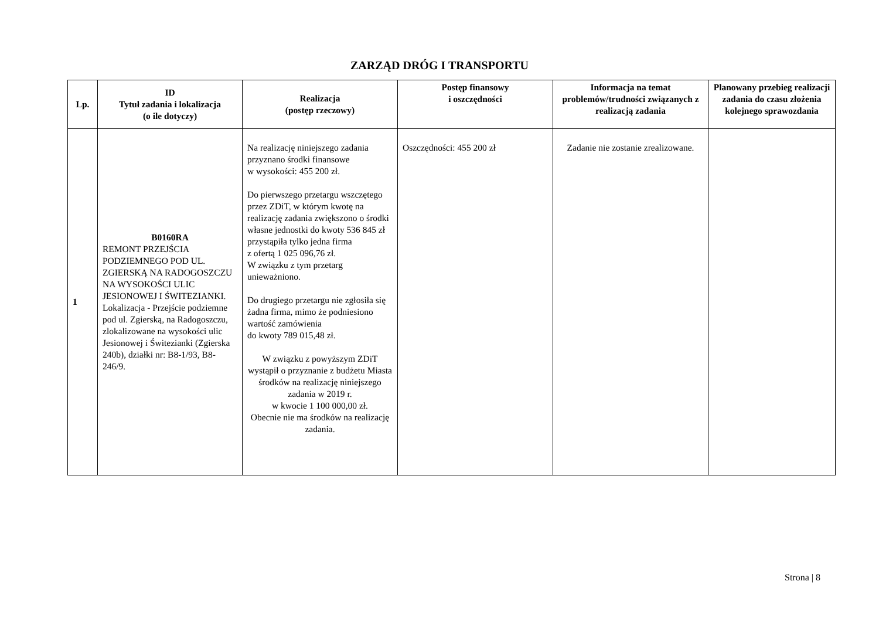ZARZĄD DRÓG I TRANSPORTU
| Lp. | ID Tytuł zadania i lokalizacja (o ile dotyczy) | Realizacja (postęp rzeczowy) | Postęp finansowy i oszczędności | Informacja na temat problemów/trudności związanych z realizacją zadania | Planowany przebieg realizacji zadania do czasu złożenia kolejnego sprawozdania |
| --- | --- | --- | --- | --- | --- |
| 1 | B0160RA REMONT PRZEJŚCIA PODZIEMNEGO POD UL. ZGIERSKĄ NA RADOGOSZCZU NA WYSOKOŚCI ULIC JESIONOWEJ I ŚWITEZIANKI. Lokalizacja - Przejście podziemne pod ul. Zgierską, na Radogoszczu, zlokalizowane na wysokości ulic Jesionowej i Świtezianki (Zgierska 240b), działki nr: B8-1/93, B8-246/9. | Na realizację niniejszego zadania przyznano środki finansowe w wysokości: 455 200 zł. Do pierwszego przetargu wszczętego przez ZDiT, w którym kwotę na realizację zadania zwiększono o środki własne jednostki do kwoty 536 845 zł przystąpiła tylko jedna firma z ofertą 1 025 096,76 zł. W związku z tym przetarg unieważniono. Do drugiego przetargu nie zgłosiła się żadna firma, mimo że podniesiono wartość zamówienia do kwoty 789 015,48 zł. W związku z powyższym ZDiT wystąpił o przyznanie z budżetu Miasta środków na realizację niniejszego zadania w 2019 r. w kwocie 1 100 000,00 zł. Obecnie nie ma środków na realizację zadania. | Oszczędności: 455 200 zł | Zadanie nie zostanie zrealizowane. | |
Strona | 8